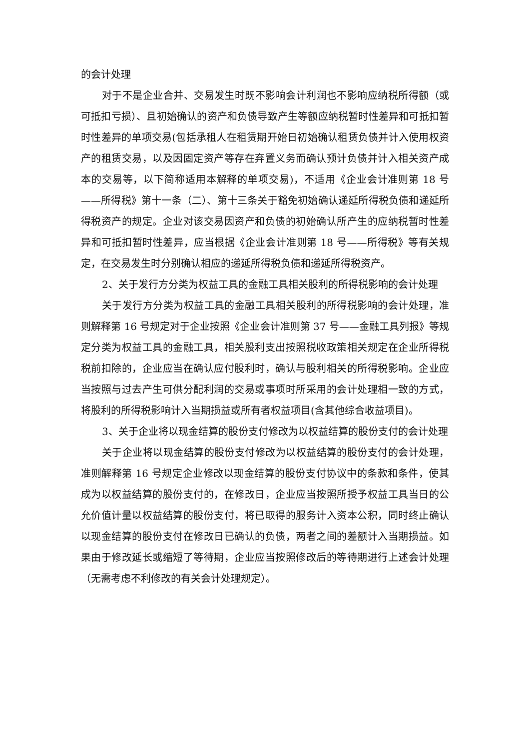的会计处理
对于不是企业合并、交易发生时既不影响会计利润也不影响应纳税所得额（或可抵扣亏损）、且初始确认的资产和负债导致产生等额应纳税暂时性差异和可抵扣暂时性差异的单项交易(包括承租人在租赁期开始日初始确认租赁负债并计入使用权资产的租赁交易，以及因固定资产等存在弃置义务而确认预计负债并计入相关资产成本的交易等，以下简称适用本解释的单项交易)，不适用《企业会计准则第 18 号——所得税》第十一条（二）、第十三条关于豁免初始确认递延所得税负债和递延所得税资产的规定。企业对该交易因资产和负债的初始确认所产生的应纳税暂时性差异和可抵扣暂时性差异，应当根据《企业会计准则第 18 号——所得税》等有关规定，在交易发生时分别确认相应的递延所得税负债和递延所得税资产。
2、关于发行方分类为权益工具的金融工具相关股利的所得税影响的会计处理
关于发行方分类为权益工具的金融工具相关股利的所得税影响的会计处理，准则解释第 16 号规定对于企业按照《企业会计准则第 37 号——金融工具列报》等规定分类为权益工具的金融工具，相关股利支出按照税收政策相关规定在企业所得税税前扣除的，企业应当在确认应付股利时，确认与股利相关的所得税影响。企业应当按照与过去产生可供分配利润的交易或事项时所采用的会计处理相一致的方式，将股利的所得税影响计入当期损益或所有者权益项目(含其他综合收益项目)。
3、关于企业将以现金结算的股份支付修改为以权益结算的股份支付的会计处理
关于企业将以现金结算的股份支付修改为以权益结算的股份支付的会计处理，准则解释第 16 号规定企业修改以现金结算的股份支付协议中的条款和条件，使其成为以权益结算的股份支付的，在修改日，企业应当按照所授予权益工具当日的公允价值计量以权益结算的股份支付，将已取得的服务计入资本公积，同时终止确认以现金结算的股份支付在修改日已确认的负债，两者之间的差额计入当期损益。如果由于修改延长或缩短了等待期，企业应当按照修改后的等待期进行上述会计处理（无需考虑不利修改的有关会计处理规定）。